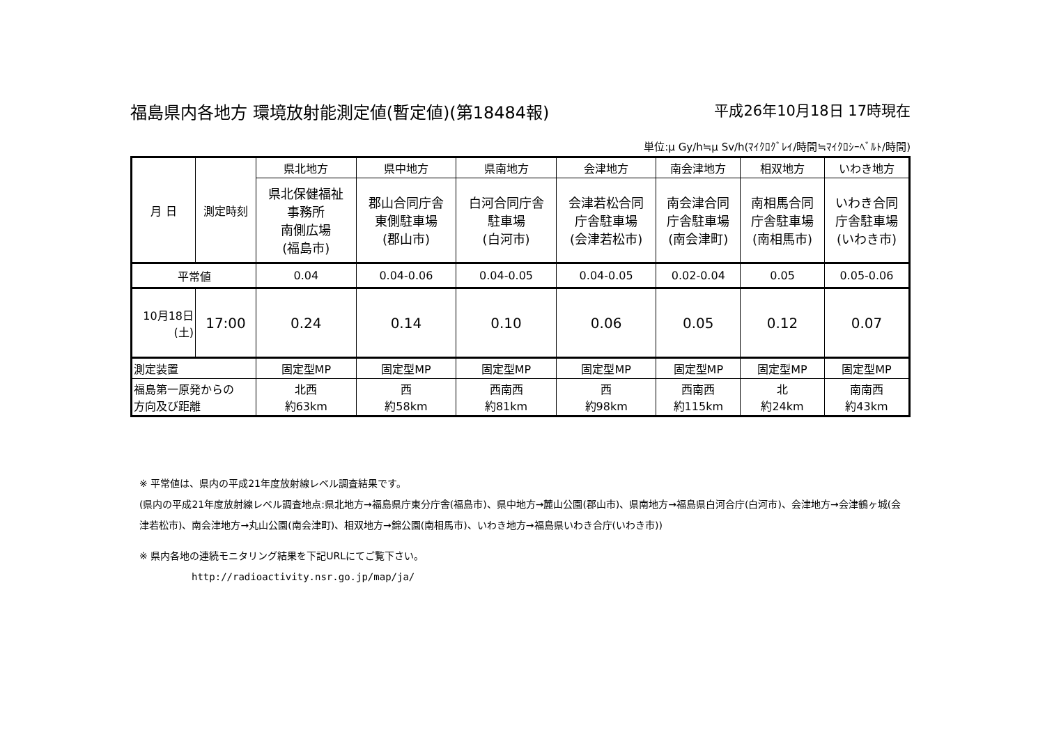福島県内各地方 環境放射能測定値(暫定値)(第18484報) 平成26年10月18日 17時現在
単位:μ Gy/h≒μ Sv/h(ﾏｲｸﾛｸﾞﾚｲ/時間≒ﾏｲｸﾛｼｰﾍﾞﾙﾄ/時間)
| 月 日 | 測定時刻 | 県北地方 | 県中地方 | 県南地方 | 会津地方 | 南会津地方 | 相双地方 | いわき地方 |
| --- | --- | --- | --- | --- | --- | --- | --- | --- |
| | | 県北保健福祉 事務所 南側広場 (福島市) | 郡山合同庁舎 東側駐車場 (郡山市) | 白河合同庁舎 駐車場 (白河市) | 会津若松合同 庁舎駐車場 (会津若松市) | 南会津合同 庁舎駐車場 (南会津町) | 南相馬合同 庁舎駐車場 (南相馬市) | いわき合同 庁舎駐車場 (いわき市) |
| 平常値 | | 0.04 | 0.04-0.06 | 0.04-0.05 | 0.04-0.05 | 0.02-0.04 | 0.05 | 0.05-0.06 |
| 10月18日 (土) | 17:00 | 0.24 | 0.14 | 0.10 | 0.06 | 0.05 | 0.12 | 0.07 |
| 測定装置 | | 固定型MP | 固定型MP | 固定型MP | 固定型MP | 固定型MP | 固定型MP | 固定型MP |
| 福島第一原発からの 方向及び距離 | | 北西 約63km | 西 約58km | 西南西 約81km | 西 約98km | 西南西 約115km | 北 約24km | 南南西 約43km |
※ 平常値は、県内の平成21年度放射線レベル調査結果です。
(県内の平成21年度放射線レベル調査地点:県北地方→福島県庁東分庁舎(福島市)、県中地方→麓山公園(郡山市)、県南地方→福島県白河合庁(白河市)、会津地方→会津鶴ヶ城(会津若松市)、南会津地方→丸山公園(南会津町)、相双地方→錦公園(南相馬市)、いわき地方→福島県いわき合庁(いわき市))
※ 県内各地の連続モニタリング結果を下記URLにてご覧下さい。
http://radioactivity.nsr.go.jp/map/ja/